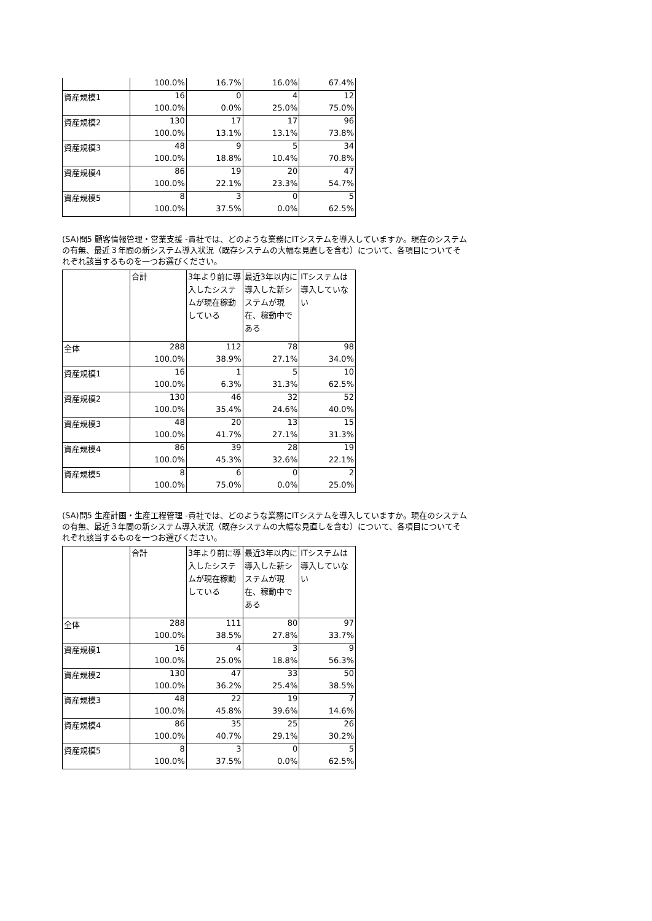| | 100.0% | 16.7% | 16.0% | 67.4% |
| 資産規模1 | 16 | 0 | 4 | 12 |
| | 100.0% | 0.0% | 25.0% | 75.0% |
| 資産規模2 | 130 | 17 | 17 | 96 |
| | 100.0% | 13.1% | 13.1% | 73.8% |
| 資産規模3 | 48 | 9 | 5 | 34 |
| | 100.0% | 18.8% | 10.4% | 70.8% |
| 資産規模4 | 86 | 19 | 20 | 47 |
| | 100.0% | 22.1% | 23.3% | 54.7% |
| 資産規模5 | 8 | 3 | 0 | 5 |
| | 100.0% | 37.5% | 0.0% | 62.5% |
(SA)問5 顧客情報管理・営業支援 -貴社では、どのような業務にITシステムを導入していますか。現在のシステムの有無、最近３年間の新システム導入状況（既存システムの大幅な見直しを含む）について、各項目についてそれぞれ該当するものを一つお選びください。
| | 合計 | 3年より前に導入したシステムが現在稼動している | 最近3年以内に導入した新システムが現在、稼動中である | ITシステムは導入していない |
| --- | --- | --- | --- | --- |
| 全体 | 288 | 112 | 78 | 98 |
| | 100.0% | 38.9% | 27.1% | 34.0% |
| 資産規模1 | 16 | 1 | 5 | 10 |
| | 100.0% | 6.3% | 31.3% | 62.5% |
| 資産規模2 | 130 | 46 | 32 | 52 |
| | 100.0% | 35.4% | 24.6% | 40.0% |
| 資産規模3 | 48 | 20 | 13 | 15 |
| | 100.0% | 41.7% | 27.1% | 31.3% |
| 資産規模4 | 86 | 39 | 28 | 19 |
| | 100.0% | 45.3% | 32.6% | 22.1% |
| 資産規模5 | 8 | 6 | 0 | 2 |
| | 100.0% | 75.0% | 0.0% | 25.0% |
(SA)問5 生産計画・生産工程管理 -貴社では、どのような業務にITシステムを導入していますか。現在のシステムの有無、最近３年間の新システム導入状況（既存システムの大幅な見直しを含む）について、各項目についてそれぞれ該当するものを一つお選びください。
| | 合計 | 3年より前に導入したシステムが現在稼動している | 最近3年以内に導入した新システムが現在、稼動中である | ITシステムは導入していない |
| --- | --- | --- | --- | --- |
| 全体 | 288 | 111 | 80 | 97 |
| | 100.0% | 38.5% | 27.8% | 33.7% |
| 資産規模1 | 16 | 4 | 3 | 9 |
| | 100.0% | 25.0% | 18.8% | 56.3% |
| 資産規模2 | 130 | 47 | 33 | 50 |
| | 100.0% | 36.2% | 25.4% | 38.5% |
| 資産規模3 | 48 | 22 | 19 | 7 |
| | 100.0% | 45.8% | 39.6% | 14.6% |
| 資産規模4 | 86 | 35 | 25 | 26 |
| | 100.0% | 40.7% | 29.1% | 30.2% |
| 資産規模5 | 8 | 3 | 0 | 5 |
| | 100.0% | 37.5% | 0.0% | 62.5% |